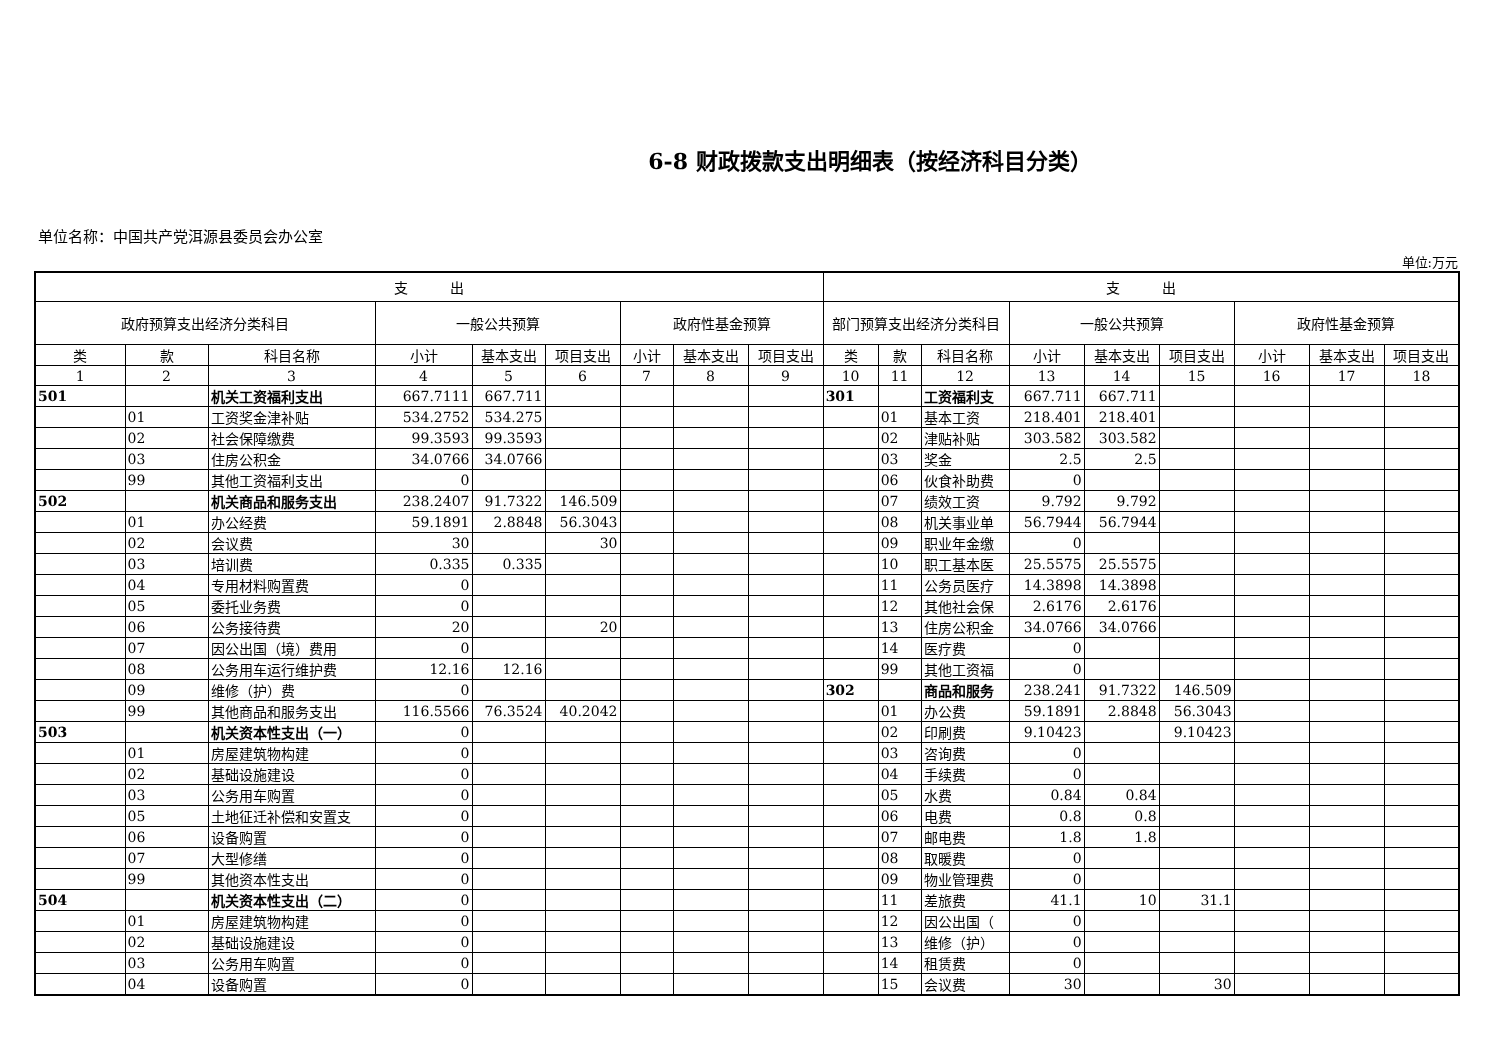6-8 财政拨款支出明细表（按经济科目分类）
单位名称：中国共产党洱源县委员会办公室
单位:万元
| 支 出 | | | | | | | | | 支 出 | | | | | | | | |
| --- | --- | --- | --- | --- | --- | --- | --- | --- | --- | --- | --- | --- | --- | --- | --- | --- | --- |
| 政府预算支出经济分类科目 | | | 一般公共预算 | | | 政府性基金预算 | | | 部门预算支出经济分类科目 | | | 一般公共预算 | | | 政府性基金预算 | | |
| 类 | 款 | 科目名称 | 小计 | 基本支出 | 项目支出 | 小计 | 基本支出 | 项目支出 | 类 | 款 | 科目名称 | 小计 | 基本支出 | 项目支出 | 小计 | 基本支出 | 项目支出 |
| 1 | 2 | 3 | 4 | 5 | 6 | 7 | 8 | 9 | 10 | 11 | 12 | 13 | 14 | 15 | 16 | 17 | 18 |
| 501 | | 机关工资福利支出 | 667.7111 | 667.711 | | | | | 301 | | 工资福利支 | 667.711 | 667.711 | | | | |
| | 01 | 工资奖金津补贴 | 534.2752 | 534.275 | | | | | | 01 | 基本工资 | 218.401 | 218.401 | | | | |
| | 02 | 社会保障缴费 | 99.3593 | 99.3593 | | | | | | 02 | 津贴补贴 | 303.582 | 303.582 | | | | |
| | 03 | 住房公积金 | 34.0766 | 34.0766 | | | | | | 03 | 奖金 | 2.5 | 2.5 | | | | |
| | 99 | 其他工资福利支出 | 0 | | | | | | | 06 | 伙食补助费 | 0 | | | | | |
| 502 | | 机关商品和服务支出 | 238.2407 | 91.7322 | 146.509 | | | | | 07 | 绩效工资 | 9.792 | 9.792 | | | | |
| | 01 | 办公经费 | 59.1891 | 2.8848 | 56.3043 | | | | | 08 | 机关事业单 | 56.7944 | 56.7944 | | | | |
| | 02 | 会议费 | 30 | | 30 | | | | | 09 | 职业年金缴 | 0 | | | | | |
| | 03 | 培训费 | 0.335 | 0.335 | | | | | | 10 | 职工基本医 | 25.5575 | 25.5575 | | | | |
| | 04 | 专用材料购置费 | 0 | | | | | | | 11 | 公务员医疗 | 14.3898 | 14.3898 | | | | |
| | 05 | 委托业务费 | 0 | | | | | | | 12 | 其他社会保 | 2.6176 | 2.6176 | | | | |
| | 06 | 公务接待费 | 20 | | 20 | | | | | 13 | 住房公积金 | 34.0766 | 34.0766 | | | | |
| | 07 | 因公出国（境）费用 | 0 | | | | | | | 14 | 医疗费 | 0 | | | | | |
| | 08 | 公务用车运行维护费 | 12.16 | 12.16 | | | | | | 99 | 其他工资福 | 0 | | | | | |
| | 09 | 维修（护）费 | 0 | | | | | | 302 | | 商品和服务 | 238.241 | 91.7322 | 146.509 | | | |
| | 99 | 其他商品和服务支出 | 116.5566 | 76.3524 | 40.2042 | | | | | 01 | 办公费 | 59.1891 | 2.8848 | 56.3043 | | | |
| 503 | | 机关资本性支出（一） | 0 | | | | | | | 02 | 印刷费 | 9.10423 | | 9.10423 | | | |
| | 01 | 房屋建筑物构建 | 0 | | | | | | | 03 | 咨询费 | 0 | | | | | |
| | 02 | 基础设施建设 | 0 | | | | | | | 04 | 手续费 | 0 | | | | | |
| | 03 | 公务用车购置 | 0 | | | | | | | 05 | 水费 | 0.84 | 0.84 | | | | |
| | 05 | 土地征迁补偿和安置支 | 0 | | | | | | | 06 | 电费 | 0.8 | 0.8 | | | | |
| | 06 | 设备购置 | 0 | | | | | | | 07 | 邮电费 | 1.8 | 1.8 | | | | |
| | 07 | 大型修缮 | 0 | | | | | | | 08 | 取暖费 | 0 | | | | | |
| | 99 | 其他资本性支出 | 0 | | | | | | | 09 | 物业管理费 | 0 | | | | | |
| 504 | | 机关资本性支出（二） | 0 | | | | | | | 11 | 差旅费 | 41.1 | 10 | 31.1 | | | |
| | 01 | 房屋建筑物构建 | 0 | | | | | | | 12 | 因公出国（ | 0 | | | | | |
| | 02 | 基础设施建设 | 0 | | | | | | | 13 | 维修（护） | 0 | | | | | |
| | 03 | 公务用车购置 | 0 | | | | | | | 14 | 租赁费 | 0 | | | | | |
| | 04 | 设备购置 | 0 | | | | | | | 15 | 会议费 | 30 | | 30 | | | |